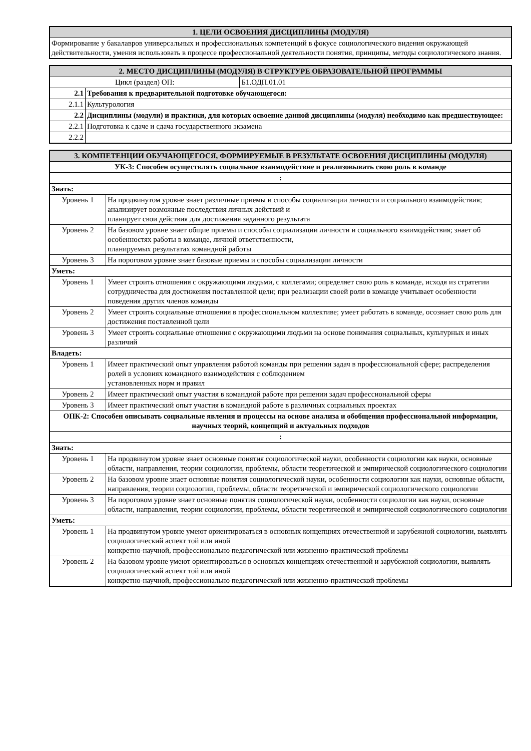| 1. ЦЕЛИ ОСВОЕНИЯ ДИСЦИПЛИНЫ (МОДУЛЯ) |
| --- |
| Формирование у бакалавров универсальных и профессиональных компетенций в фокусе социологического видения окружающей действительности, умения использовать в процессе профессиональной деятельности понятия, принципы, методы социологического знания. |
| 2. МЕСТО ДИСЦИПЛИНЫ (МОДУЛЯ) В СТРУКТУРЕ ОБРАЗОВАТЕЛЬНОЙ ПРОГРАММЫ | | |
| --- | --- | --- |
| Цикл (раздел) ОП: | | Б1.ОДП.01.01 |
| 2.1 | Требования к предварительной подготовке обучающегося: | |
| 2.1.1 | Культурология | |
| 2.2 | Дисциплины (модули) и практики, для которых освоение данной дисциплины (модуля) необходимо как предшествующее: | |
| 2.2.1 | Подготовка к сдаче и сдача государственного экзамена | |
| 2.2.2 | | |
| 3. КОМПЕТЕНЦИИ ОБУЧАЮЩЕГОСЯ, ФОРМИРУЕМЫЕ В РЕЗУЛЬТАТЕ ОСВОЕНИЯ ДИСЦИПЛИНЫ (МОДУЛЯ) | |
| --- | --- |
| УК-3: Способен осуществлять социальное взаимодействие и реализовывать свою роль в команде | |
| : | |
| Знать: | |
| Уровень 1 | На продвинутом уровне знает различные приемы и способы социализации личности и социального взаимодействия; анализирует возможные последствия личных действий и планирует свои действия для достижения заданного результата |
| Уровень 2 | На базовом уровне знает общие приемы и способы социализации личности и социального взаимодействия; знает об особенностях работы в команде, личной ответственности, планируемых результатах командной работы |
| Уровень 3 | На пороговом уровне знает базовые приемы и способы социализации личности |
| Уметь: | |
| Уровень 1 | Умеет строить отношения с окружающими людьми, с коллегами; определяет свою роль в команде, исходя из стратегии сотрудничества для достижения поставленной цели; при реализации своей роли в команде учитывает особенности поведения других членов команды |
| Уровень 2 | Умеет строить социальные отношения в профессиональном коллективе; умеет работать в команде, осознает свою роль для достижения поставленной цели |
| Уровень 3 | Умеет строить социальные отношения с окружающими людьми на основе понимания социальных, культурных и иных различий |
| Владеть: | |
| Уровень 1 | Имеет практический опыт управления работой команды при решении задач в профессиональной сфере; распределения ролей в условиях командного взаимодействия с соблюдением установленных норм и правил |
| Уровень 2 | Имеет практический опыт участия в командной работе при решении задач профессиональной сферы |
| Уровень 3 | Имеет практический опыт участия в командной работе в различных социальных проектах |
| ОПК-2: Способен описывать социальные явления и процессы на основе анализа и обобщения профессиональной информации, научных теорий, концепций и актуальных подходов | |
| : | |
| Знать: | |
| Уровень 1 | На продвинутом уровне знает основные понятия социологической науки, особенности социологии как науки, основные области, направления, теории социологии, проблемы, области теоретической и эмпирической социологического социологии |
| Уровень 2 | На базовом уровне знает основные понятия социологической науки, особенности социологии как науки, основные области, направления, теории социологии, проблемы, области теоретической и эмпирической социологического социологии |
| Уровень 3 | На пороговом уровне знает основные понятия социологической науки, особенности социологии как науки, основные области, направления, теории социологии, проблемы, области теоретической и эмпирической социологического социологии |
| Уметь: | |
| Уровень 1 | На продвинутом уровне умеют ориентироваться в основных концепциях отечественной и зарубежной социологии, выявлять социологический аспект той или иной конкретно-научной, профессионально педагогической или жизненно-практической проблемы |
| Уровень 2 | На базовом уровне умеют ориентироваться в основных концепциях отечественной и зарубежной социологии, выявлять социологический аспект той или иной конкретно-научной, профессионально педагогической или жизненно-практической проблемы |